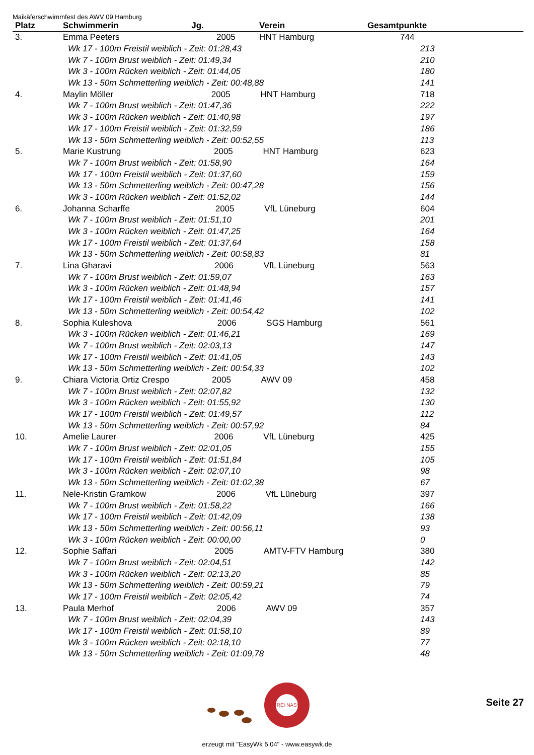Maikäferschwimmfest des AWV 09 Hamburg
| Platz | Schwimmerin Jg. | | Verein | Gesamtpunkte |
| --- | --- | --- | --- | --- |
| 3. | Emma Peeters | 2005 | HNT Hamburg | 744 |
| | Wk 17 - 100m Freistil weiblich - Zeit: 01:28,43 | 213 |
| | Wk 7 - 100m Brust weiblich - Zeit: 01:49,34 | 210 |
| | Wk 3 - 100m Rücken weiblich - Zeit: 01:44,05 | 180 |
| | Wk 13 - 50m Schmetterling weiblich - Zeit: 00:48,88 | 141 |
| 4. | Maylin Möller 2005 HNT Hamburg | 718 |
| | Wk 7 - 100m Brust weiblich - Zeit: 01:47,36 | 222 |
| | Wk 3 - 100m Rücken weiblich - Zeit: 01:40,98 | 197 |
| | Wk 17 - 100m Freistil weiblich - Zeit: 01:32,59 | 186 |
| | Wk 13 - 50m Schmetterling weiblich - Zeit: 00:52,55 | 113 |
| 5. | Marie Kustrung 2005 HNT Hamburg | 623 |
| | Wk 7 - 100m Brust weiblich - Zeit: 01:58,90 | 164 |
| | Wk 17 - 100m Freistil weiblich - Zeit: 01:37,60 | 159 |
| | Wk 13 - 50m Schmetterling weiblich - Zeit: 00:47,28 | 156 |
| | Wk 3 - 100m Rücken weiblich - Zeit: 01:52,02 | 144 |
| 6. | Johanna Scharffe 2005 VfL Lüneburg | 604 |
| | Wk 7 - 100m Brust weiblich - Zeit: 01:51,10 | 201 |
| | Wk 3 - 100m Rücken weiblich - Zeit: 01:47,25 | 164 |
| | Wk 17 - 100m Freistil weiblich - Zeit: 01:37,64 | 158 |
| | Wk 13 - 50m Schmetterling weiblich - Zeit: 00:58,83 | 81 |
| 7. | Lina Gharavi 2006 VfL Lüneburg | 563 |
| | Wk 7 - 100m Brust weiblich - Zeit: 01:59,07 | 163 |
| | Wk 3 - 100m Rücken weiblich - Zeit: 01:48,94 | 157 |
| | Wk 17 - 100m Freistil weiblich - Zeit: 01:41,46 | 141 |
| | Wk 13 - 50m Schmetterling weiblich - Zeit: 00:54,42 | 102 |
| 8. | Sophia Kuleshova 2006 SGS Hamburg | 561 |
| | Wk 3 - 100m Rücken weiblich - Zeit: 01:46,21 | 169 |
| | Wk 7 - 100m Brust weiblich - Zeit: 02:03,13 | 147 |
| | Wk 17 - 100m Freistil weiblich - Zeit: 01:41,05 | 143 |
| | Wk 13 - 50m Schmetterling weiblich - Zeit: 00:54,33 | 102 |
| 9. | Chiara Victoria Ortiz Crespo 2005 AWV 09 | 458 |
| | Wk 7 - 100m Brust weiblich - Zeit: 02:07,82 | 132 |
| | Wk 3 - 100m Rücken weiblich - Zeit: 01:55,92 | 130 |
| | Wk 17 - 100m Freistil weiblich - Zeit: 01:49,57 | 112 |
| | Wk 13 - 50m Schmetterling weiblich - Zeit: 00:57,92 | 84 |
| 10. | Amelie Laurer 2006 VfL Lüneburg | 425 |
| | Wk 7 - 100m Brust weiblich - Zeit: 02:01,05 | 155 |
| | Wk 17 - 100m Freistil weiblich - Zeit: 01:51,84 | 105 |
| | Wk 3 - 100m Rücken weiblich - Zeit: 02:07,10 | 98 |
| | Wk 13 - 50m Schmetterling weiblich - Zeit: 01:02,38 | 67 |
| 11. | Nele-Kristin Gramkow 2006 VfL Lüneburg | 397 |
| | Wk 7 - 100m Brust weiblich - Zeit: 01:58,22 | 166 |
| | Wk 17 - 100m Freistil weiblich - Zeit: 01:42,09 | 138 |
| | Wk 13 - 50m Schmetterling weiblich - Zeit: 00:56,11 | 93 |
| | Wk 3 - 100m Rücken weiblich - Zeit: 00:00,00 | 0 |
| 12. | Sophie Saffari 2005 AMTV-FTV Hamburg | 380 |
| | Wk 7 - 100m Brust weiblich - Zeit: 02:04,51 | 142 |
| | Wk 3 - 100m Rücken weiblich - Zeit: 02:13,20 | 85 |
| | Wk 13 - 50m Schmetterling weiblich - Zeit: 00:59,21 | 79 |
| | Wk 17 - 100m Freistil weiblich - Zeit: 02:05,42 | 74 |
| 13. | Paula Merhof 2006 AWV 09 | 357 |
| | Wk 7 - 100m Brust weiblich - Zeit: 02:04,39 | 143 |
| | Wk 17 - 100m Freistil weiblich - Zeit: 01:58,10 | 89 |
| | Wk 3 - 100m Rücken weiblich - Zeit: 02:18,10 | 77 |
| | Wk 13 - 50m Schmetterling weiblich - Zeit: 01:09,78 | 48 |
FREI NASS
Seite 27
erzeugt mit "EasyWk 5.04" - www.easywk.de